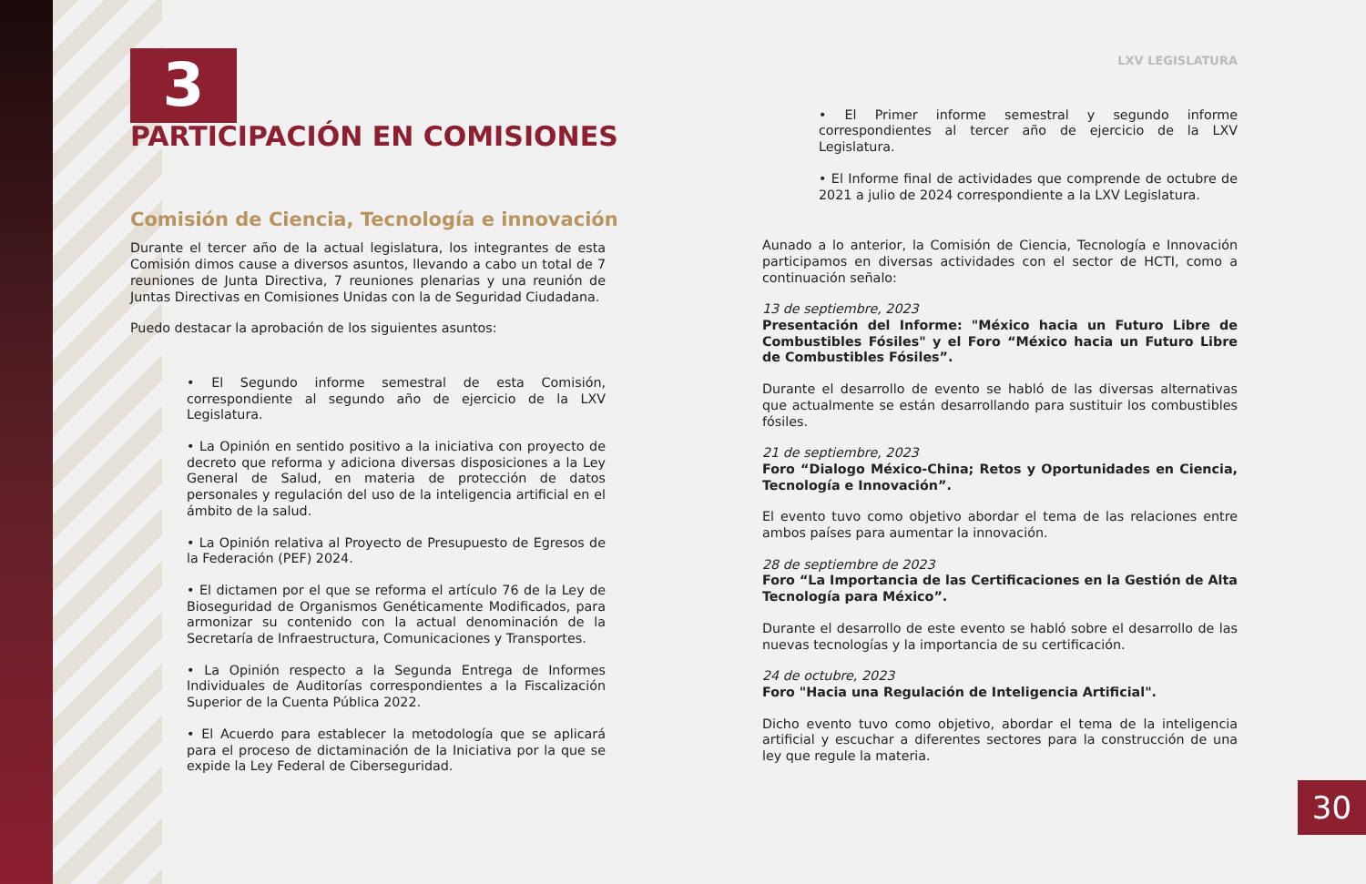3
PARTICIPACIÓN EN COMISIONES
Comisión de Ciencia, Tecnología e innovación
Durante el tercer año de la actual legislatura, los integrantes de esta Comisión dimos cause a diversos asuntos, llevando a cabo un total de 7 reuniones de Junta Directiva, 7 reuniones plenarias y una reunión de Juntas Directivas en Comisiones Unidas con la de Seguridad Ciudadana.
Puedo destacar la aprobación de los siguientes asuntos:
• El Segundo informe semestral de esta Comisión, correspondiente al segundo año de ejercicio de la LXV Legislatura.
• La Opinión en sentido positivo a la iniciativa con proyecto de decreto que reforma y adiciona diversas disposiciones a la Ley General de Salud, en materia de protección de datos personales y regulación del uso de la inteligencia artificial en el ámbito de la salud.
• La Opinión relativa al Proyecto de Presupuesto de Egresos de la Federación (PEF) 2024.
• El dictamen por el que se reforma el artículo 76 de la Ley de Bioseguridad de Organismos Genéticamente Modificados, para armonizar su contenido con la actual denominación de la Secretaría de Infraestructura, Comunicaciones y Transportes.
• La Opinión respecto a la Segunda Entrega de Informes Individuales de Auditorías correspondientes a la Fiscalización Superior de la Cuenta Pública 2022.
• El Acuerdo para establecer la metodología que se aplicará para el proceso de dictaminación de la Iniciativa por la que se expide la Ley Federal de Ciberseguridad.
LXV LEGISLATURA
• El Primer informe semestral y segundo informe correspondientes al tercer año de ejercicio de la LXV Legislatura.
• El Informe final de actividades que comprende de octubre de 2021 a julio de 2024 correspondiente a la LXV Legislatura.
Aunado a lo anterior, la Comisión de Ciencia, Tecnología e Innovación participamos en diversas actividades con el sector de HCTI, como a continuación señalo:
13 de septiembre, 2023
Presentación del Informe: "México hacia un Futuro Libre de Combustibles Fósiles" y el Foro “México hacia un Futuro Libre de Combustibles Fósiles”.
Durante el desarrollo de evento se habló de las diversas alternativas que actualmente se están desarrollando para sustituir los combustibles fósiles.
21 de septiembre, 2023
Foro “Dialogo México-China; Retos y Oportunidades en Ciencia, Tecnología e Innovación”.
El evento tuvo como objetivo abordar el tema de las relaciones entre ambos países para aumentar la innovación.
28 de septiembre de 2023
Foro “La Importancia de las Certificaciones en la Gestión de Alta Tecnología para México”.
Durante el desarrollo de este evento se habló sobre el desarrollo de las nuevas tecnologías y la importancia de su certificación.
24 de octubre, 2023
Foro "Hacia una Regulación de Inteligencia Artificial".
Dicho evento tuvo como objetivo, abordar el tema de la inteligencia artificial y escuchar a diferentes sectores para la construcción de una ley que regule la materia.
30